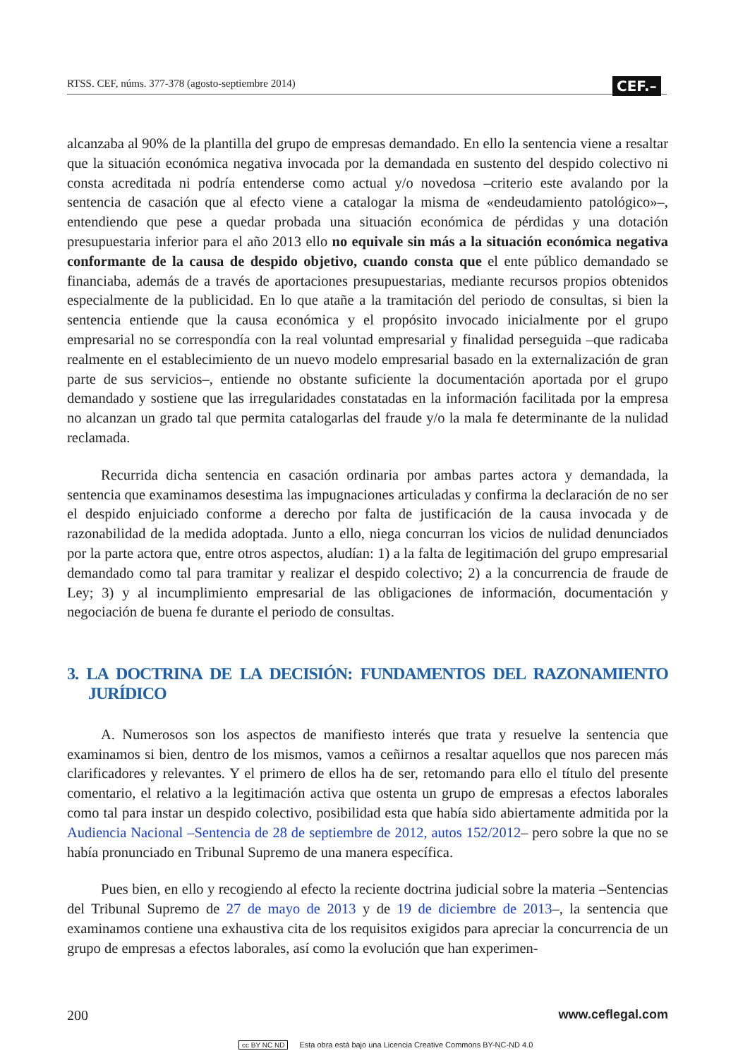RTSS. CEF, núms. 377-378 (agosto-septiembre 2014) CEF.–
alcanzaba al 90% de la plantilla del grupo de empresas demandado. En ello la sentencia viene a resaltar que la situación económica negativa invocada por la demandada en sustento del despido colectivo ni consta acreditada ni podría entenderse como actual y/o novedosa –criterio este avalando por la sentencia de casación que al efecto viene a catalogar la misma de «endeudamiento patológico»–, entendiendo que pese a quedar probada una situación económica de pérdidas y una dotación presupuestaria inferior para el año 2013 ello no equivale sin más a la situación económica negativa conformante de la causa de despido objetivo, cuando consta que el ente público demandado se financiaba, además de a través de aportaciones presupuestarias, mediante recursos propios obtenidos especialmente de la publicidad. En lo que atañe a la tramitación del periodo de consultas, si bien la sentencia entiende que la causa económica y el propósito invocado inicialmente por el grupo empresarial no se correspondía con la real voluntad empresarial y finalidad perseguida –que radicaba realmente en el establecimiento de un nuevo modelo empresarial basado en la externalización de gran parte de sus servicios–, entiende no obstante suficiente la documentación aportada por el grupo demandado y sostiene que las irregularidades constatadas en la información facilitada por la empresa no alcanzan un grado tal que permita catalogarlas del fraude y/o la mala fe determinante de la nulidad reclamada.
Recurrida dicha sentencia en casación ordinaria por ambas partes actora y demandada, la sentencia que examinamos desestima las impugnaciones articuladas y confirma la declaración de no ser el despido enjuiciado conforme a derecho por falta de justificación de la causa invocada y de razonabilidad de la medida adoptada. Junto a ello, niega concurran los vicios de nulidad denunciados por la parte actora que, entre otros aspectos, aludían: 1) a la falta de legitimación del grupo empresarial demandado como tal para tramitar y realizar el despido colectivo; 2) a la concurrencia de fraude de Ley; 3) y al incumplimiento empresarial de las obligaciones de información, documentación y negociación de buena fe durante el periodo de consultas.
3. LA DOCTRINA DE LA DECISIÓN: FUNDAMENTOS DEL RAZONAMIENTO JURÍDICO
A. Numerosos son los aspectos de manifiesto interés que trata y resuelve la sentencia que examinamos si bien, dentro de los mismos, vamos a ceñirnos a resaltar aquellos que nos parecen más clarificadores y relevantes. Y el primero de ellos ha de ser, retomando para ello el título del presente comentario, el relativo a la legitimación activa que ostenta un grupo de empresas a efectos laborales como tal para instar un despido colectivo, posibilidad esta que había sido abiertamente admitida por la Audiencia Nacional –Sentencia de 28 de septiembre de 2012, autos 152/2012– pero sobre la que no se había pronunciado en Tribunal Supremo de una manera específica.
Pues bien, en ello y recogiendo al efecto la reciente doctrina judicial sobre la materia –Sentencias del Tribunal Supremo de 27 de mayo de 2013 y de 19 de diciembre de 2013–, la sentencia que examinamos contiene una exhaustiva cita de los requisitos exigidos para apreciar la concurrencia de un grupo de empresas a efectos laborales, así como la evolución que han experimen-
200 www.ceflegal.com
cc BY NC ND Esta obra está bajo una Licencia Creative Commons BY-NC-ND 4.0